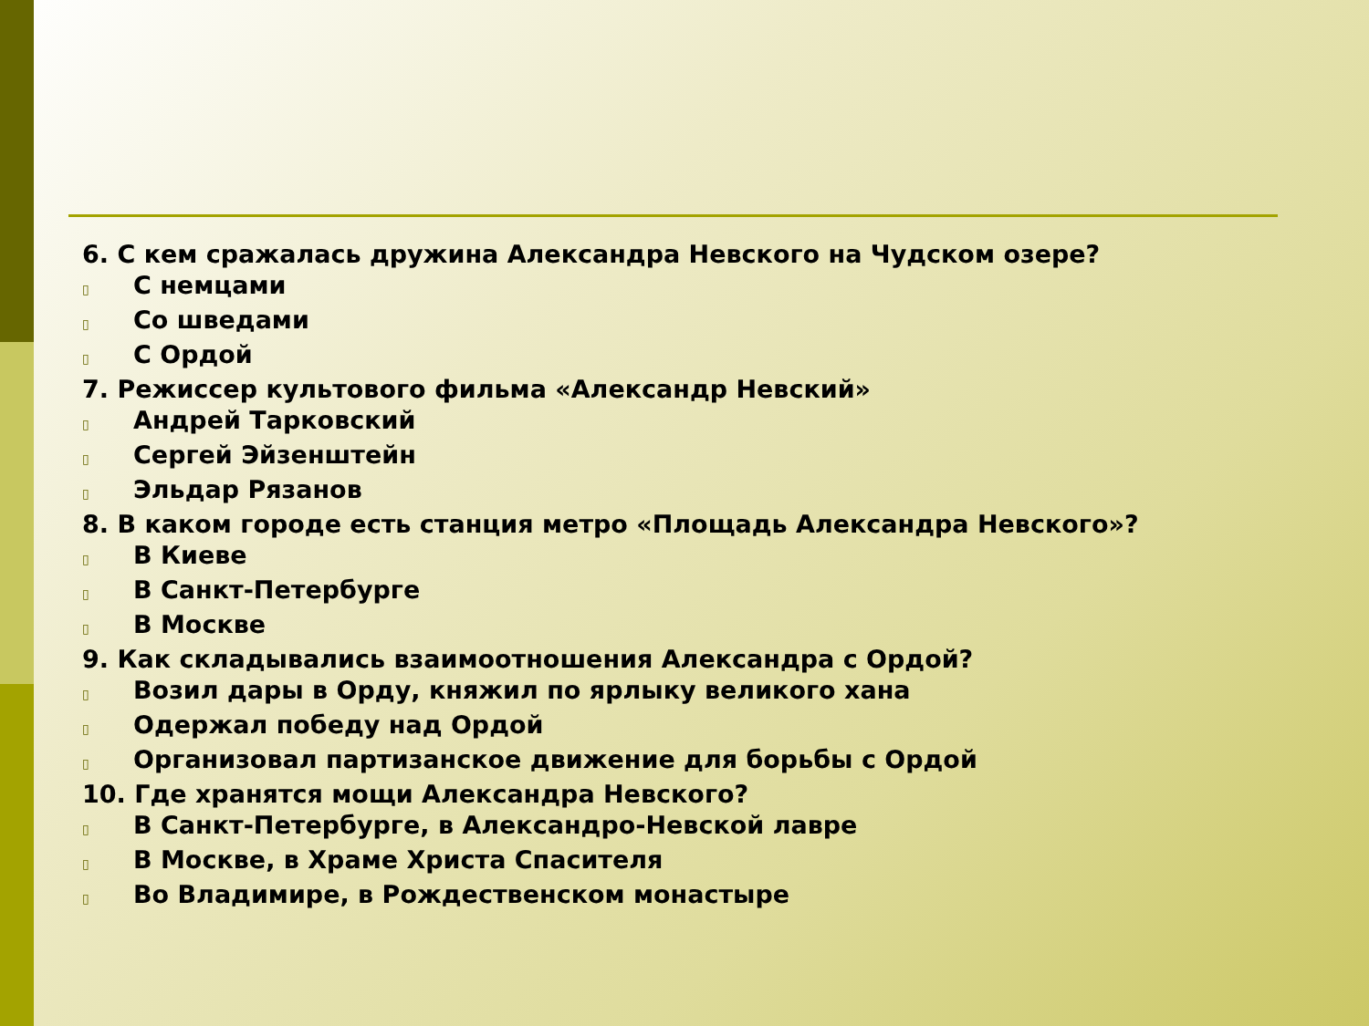6. С кем сражалась дружина Александра Невского на Чудском озере?
▯ С немцами
▯ Со шведами
▯ С Ордой
7. Режиссер культового фильма «Александр Невский»
▯ Андрей Тарковский
▯ Сергей Эйзенштейн
▯ Эльдар Рязанов
8. В каком городе есть станция метро «Площадь Александра Невского»?
▯ В Киеве
▯ В Санкт-Петербурге
▯ В Москве
9. Как складывались взаимоотношения Александра с Ордой?
▯ Возил дары в Орду, княжил по ярлыку великого хана
▯ Одержал победу над Ордой
▯ Организовал партизанское движение для борьбы с Ордой
10. Где хранятся мощи Александра Невского?
▯ В Санкт-Петербурге, в Александро-Невской лавре
▯ В Москве, в Храме Христа Спасителя
▯ Во Владимире, в Рождественском монастыре